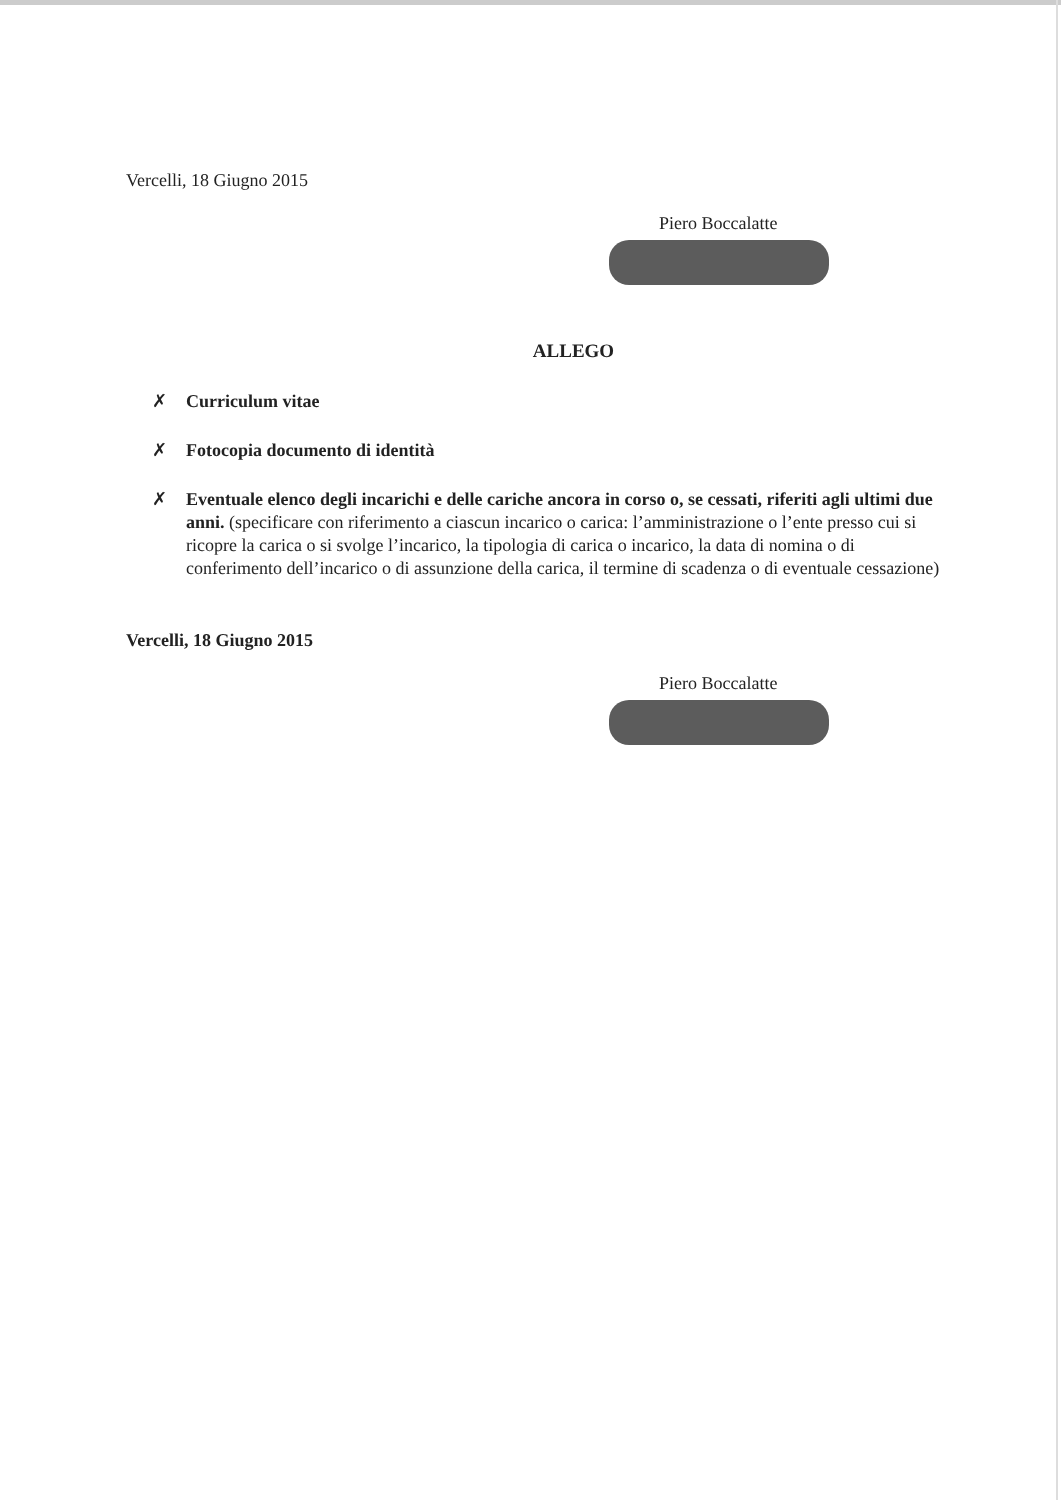Vercelli, 18 Giugno 2015
Piero Boccalatte
ALLEGO
✗ Curriculum vitae
✗ Fotocopia documento di identità
✗ Eventuale elenco degli incarichi e delle cariche ancora in corso o, se cessati, riferiti agli ultimi due anni. (specificare con riferimento a ciascun incarico o carica: l’amministrazione o l’ente presso cui si ricopre la carica o si svolge l’incarico, la tipologia di carica o incarico, la data di nomina o di conferimento dell’incarico o di assunzione della carica, il termine di scadenza o di eventuale cessazione)
Vercelli, 18 Giugno 2015
Piero Boccalatte